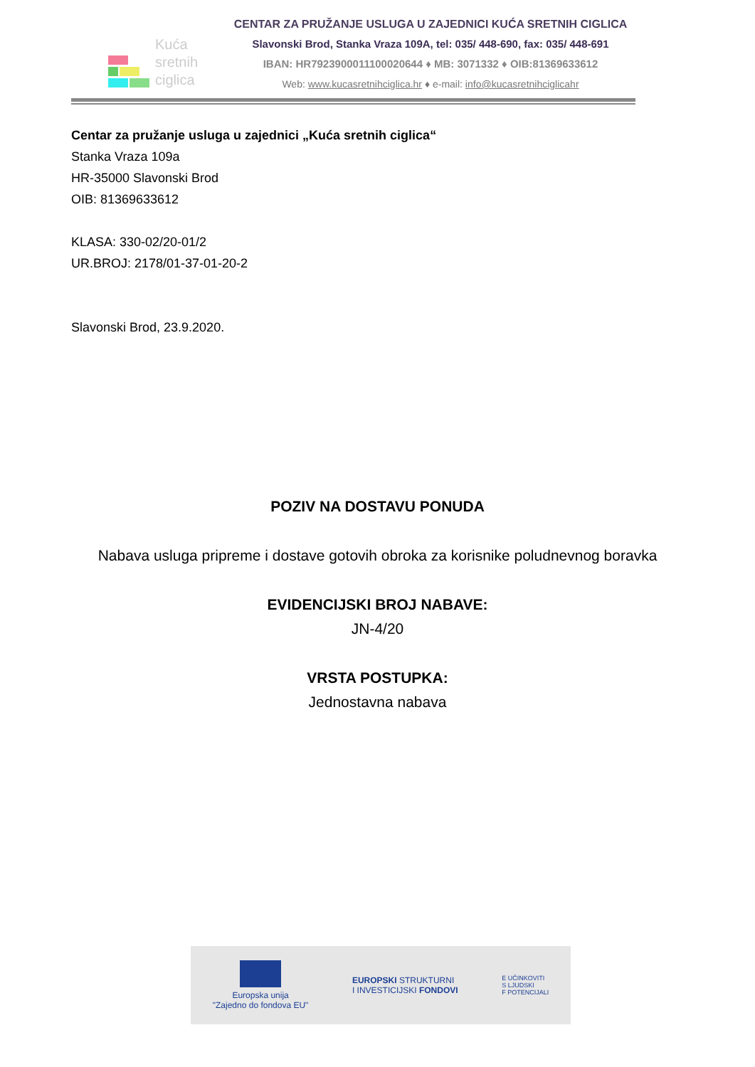Kuća
sretnih
ciglica
CENTAR ZA PRUŽANJE USLUGA U ZAJEDNICI KUĆA SRETNIH CIGLICA
Slavonski Brod, Stanka Vraza 109A, tel: 035/ 448-690, fax: 035/ 448-691
IBAN: HR7923900011100020644 ♦ MB: 3071332 ♦ OIB:81369633612
Web: www.kucasretnihciglica.hr ♦ e-mail: info@kucasretnihciglicahr
Centar za pružanje usluga u zajednici „Kuća sretnih ciglica“
Stanka Vraza 109a
HR-35000 Slavonski Brod
OIB: 81369633612
KLASA: 330-02/20-01/2
UR.BROJ: 2178/01-37-01-20-2
Slavonski Brod, 23.9.2020.
POZIV NA DOSTAVU PONUDA
Nabava usluga pripreme i dostave gotovih obroka za korisnike poludnevnog boravka
EVIDENCIJSKI BROJ NABAVE:
JN-4/20
VRSTA POSTUPKA:
Jednostavna nabava
Europska unija
"Zajedno do fondova EU"
EUROPSKI STRUKTURNI
I INVESTICIJSKI FONDOVI
E UČINKOVITI
S LJUDSKI
F POTENCIJALI